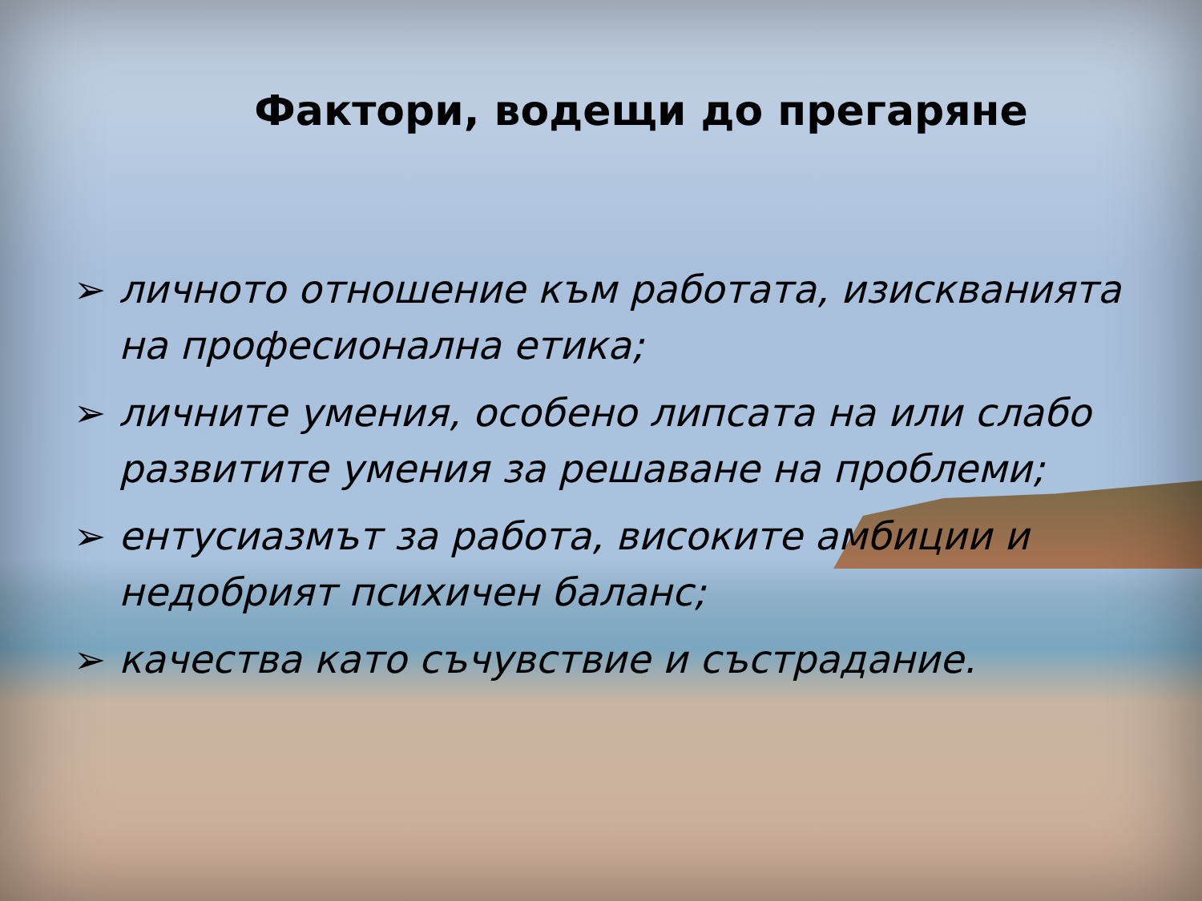Фактори, водещи до прегаряне
➢ личното отношение към работата, изискванията на професионална етика;
➢ личните умения, особено липсата на или слабо развитите умения за решаване на проблеми;
➢ ентусиазмът за работа, високите амбиции и недобрият психичен баланс;
➢ качества като съчувствие и състрадание.